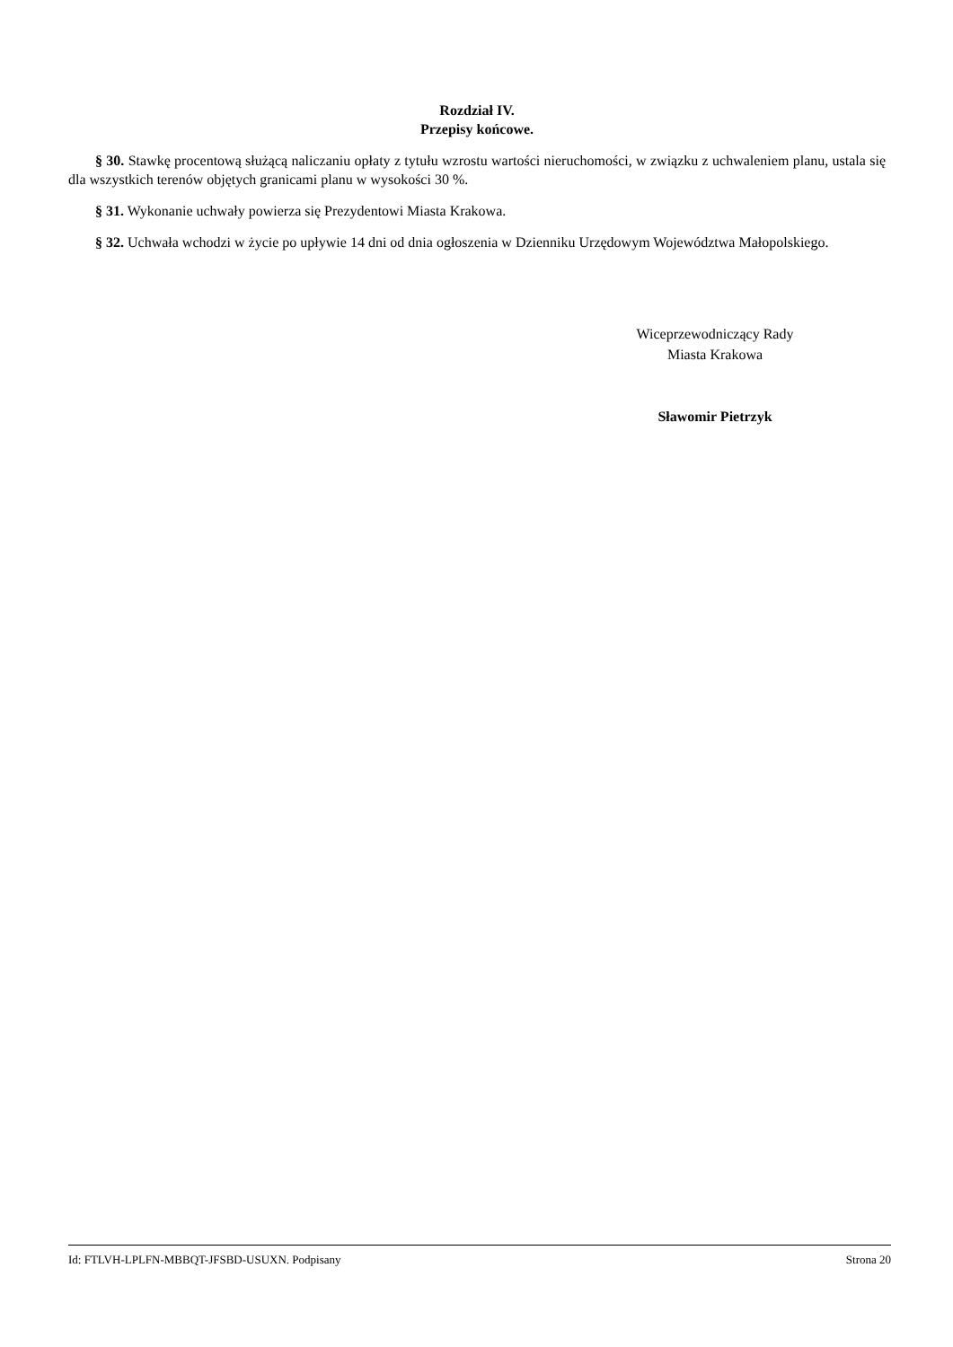Rozdział IV.
Przepisy końcowe.
§ 30. Stawkę procentową służącą naliczaniu opłaty z tytułu wzrostu wartości nieruchomości, w związku z uchwaleniem planu, ustala się dla wszystkich terenów objętych granicami planu w wysokości 30 %.
§ 31. Wykonanie uchwały powierza się Prezydentowi Miasta Krakowa.
§ 32. Uchwała wchodzi w życie po upływie 14 dni od dnia ogłoszenia w Dzienniku Urzędowym Województwa Małopolskiego.
Wiceprzewodniczący Rady
Miasta Krakowa
Sławomir Pietrzyk
Id: FTLVH-LPLFN-MBBQT-JFSBD-USUXN. Podpisany Strona 20